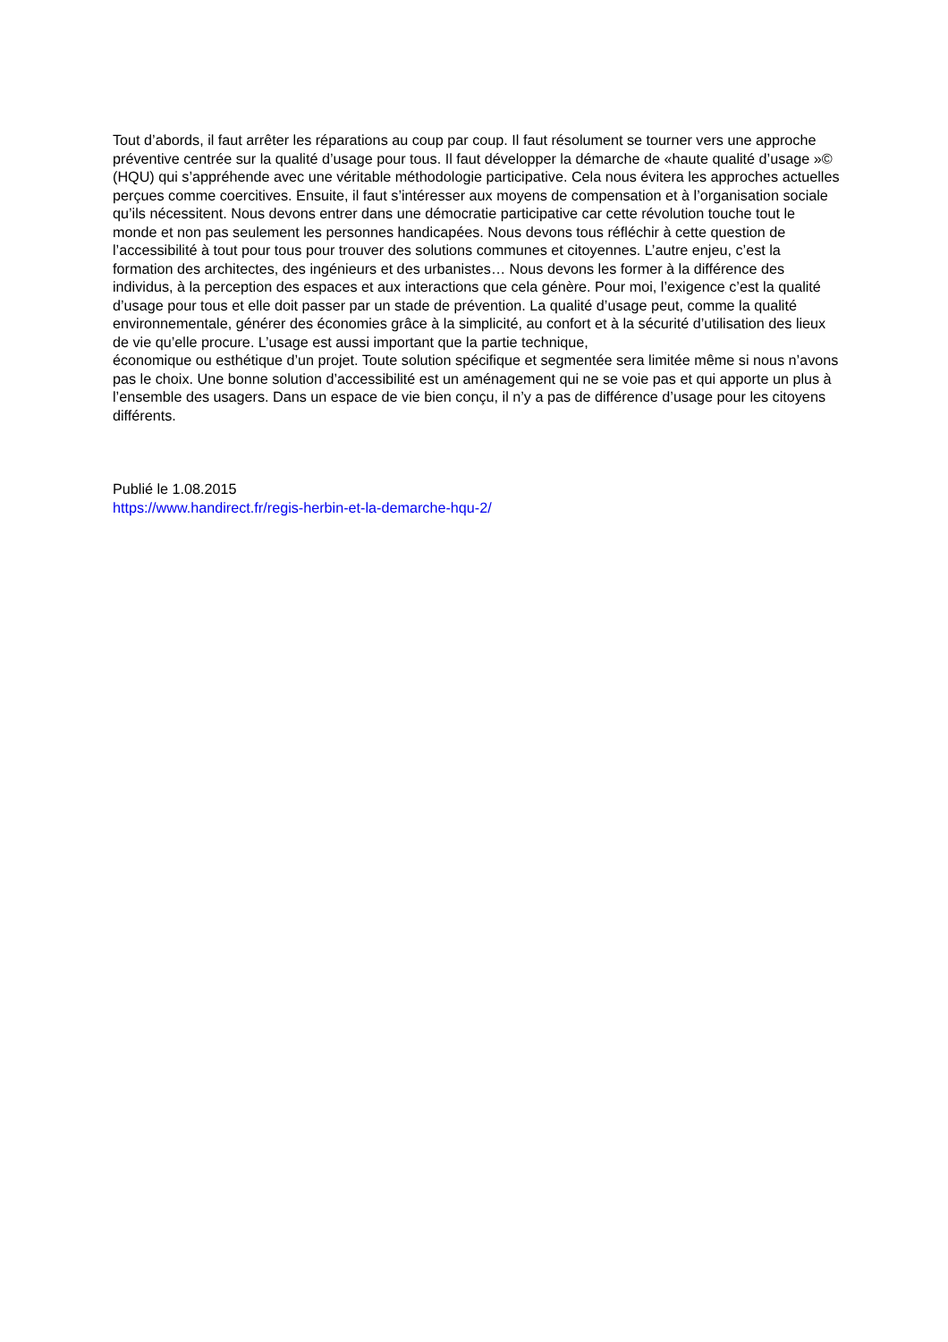Tout d’abords, il faut arrêter les réparations au coup par coup. Il faut résolument se tourner vers une approche préventive centrée sur la qualité d’usage pour tous. Il faut développer la démarche de «haute qualité d’usage »© (HQU) qui s’appréhende avec une véritable méthodologie participative. Cela nous évitera les approches actuelles perçues comme coercitives. Ensuite, il faut s’intéresser aux moyens de compensation et à l’organisation sociale qu’ils nécessitent. Nous devons entrer dans une démocratie participative car cette révolution touche tout le monde et non pas seulement les personnes handicapées. Nous devons tous réfléchir à cette question de l’accessibilité à tout pour tous pour trouver des solutions communes et citoyennes. L’autre enjeu, c’est la formation des architectes, des ingénieurs et des urbanistes… Nous devons les former à la différence des individus, à la perception des espaces et aux interactions que cela génère. Pour moi, l’exigence c’est la qualité d’usage pour tous et elle doit passer par un stade de prévention. La qualité d’usage peut, comme la qualité environnementale, générer des économies grâce à la simplicité, au confort et à la sécurité d’utilisation des lieux de vie qu’elle procure. L’usage est aussi important que la partie technique,
économique ou esthétique d’un projet. Toute solution spécifique et segmentée sera limitée même si nous n’avons pas le choix. Une bonne solution d’accessibilité est un aménagement qui ne se voie pas et qui apporte un plus à l’ensemble des usagers. Dans un espace de vie bien conçu, il n’y a pas de différence d’usage pour les citoyens différents.
Publié le 1.08.2015
https://www.handirect.fr/regis-herbin-et-la-demarche-hqu-2/